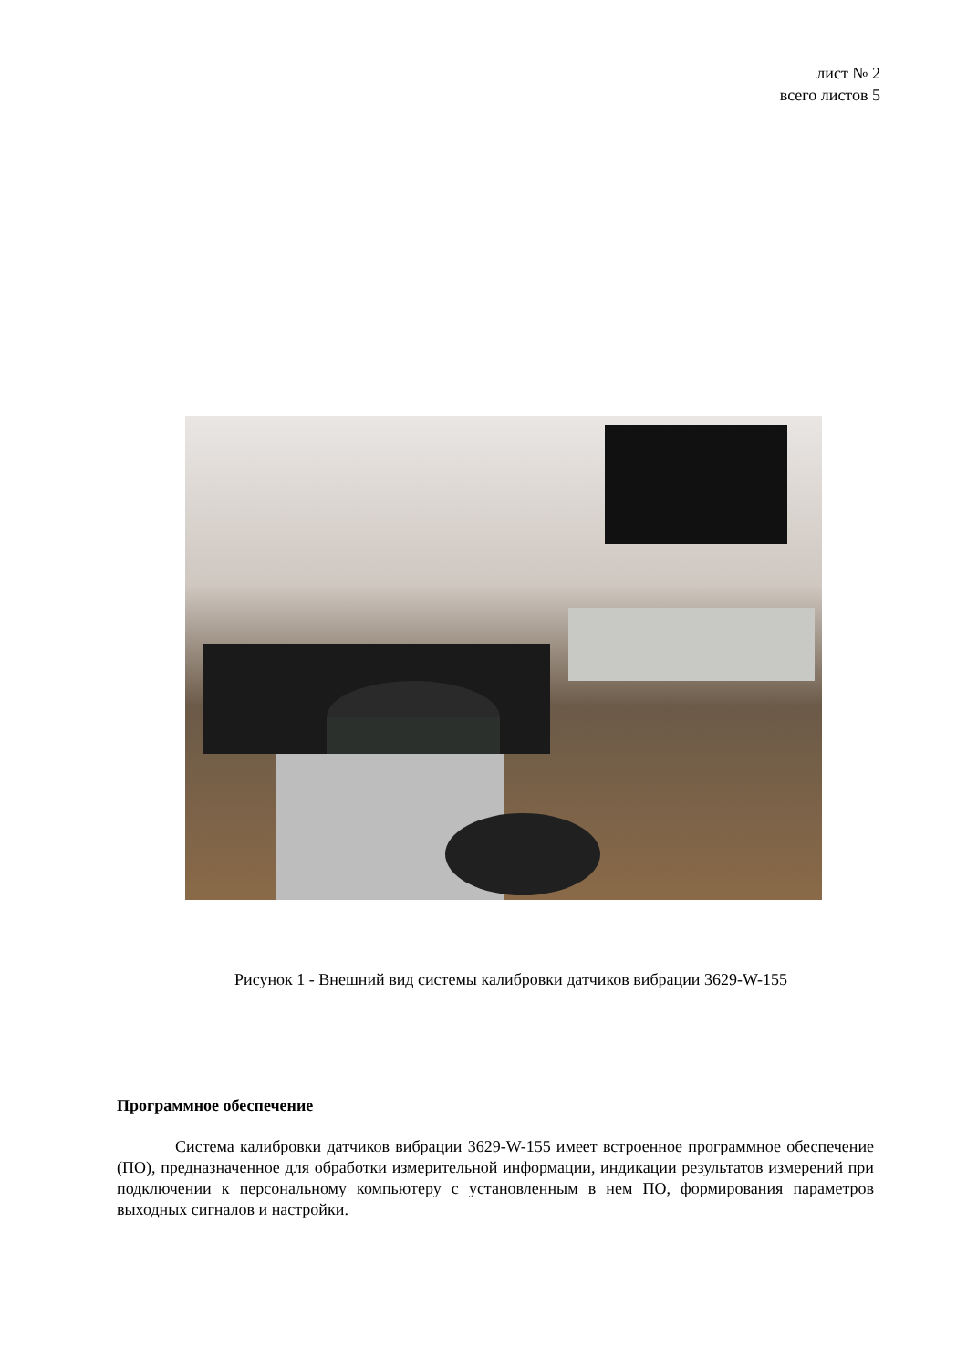лист № 2
всего листов 5
Рисунок 1 - Внешний вид системы калибровки датчиков вибрации 3629-W-155
Программное обеспечение
Система калибровки датчиков вибрации 3629-W-155 имеет встроенное программное обеспечение (ПО), предназначенное для обработки измерительной информации, индикации результатов измерений при подключении к персональному компьютеру с установленным в нем ПО, формирования параметров выходных сигналов и настройки.